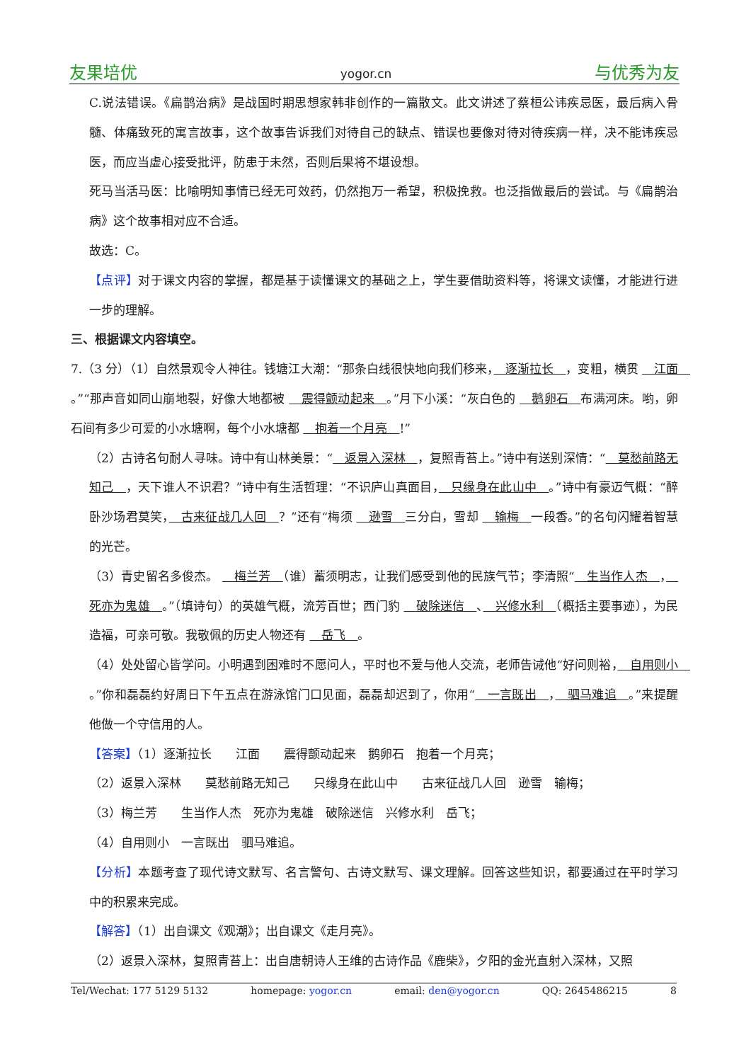友果培优 yogor.cn 与优秀为友
C.说法错误。《扁鹊治病》是战国时期思想家韩非创作的一篇散文。此文讲述了蔡桓公讳疾忌医，最后病入骨髓、体痛致死的寓言故事，这个故事告诉我们对待自己的缺点、错误也要像对待对待疾病一样，决不能讳疾忌医，而应当虚心接受批评，防患于未然，否则后果将不堪设想。
死马当活马医：比喻明知事情已经无可效药，仍然抱万一希望，积极挽救。也泛指做最后的尝试。与《扁鹊治病》这个故事相对应不合适。
故选：C。
【点评】对于课文内容的掌握，都是基于读懂课文的基础之上，学生要借助资料等，将课文读懂，才能进行进一步的理解。
三、根据课文内容填空。
7.（3 分）（1）自然景观令人神往。钱塘江大潮：“那条白线很快地向我们移来，　逐渐拉长　，变粗，横贯 　江面　。”“那声音如同山崩地裂，好像大地都被 　震得颤动起来　。”月下小溪：“灰白色的 　鹅卵石　布满河床。哟，卵石间有多少可爱的小水塘啊，每个小水塘都 　抱着一个月亮　!”
（2）古诗名句耐人寻味。诗中有山林美景：“　返景入深林　，复照青苔上。”诗中有送别深情：“　莫愁前路无知己　，天下谁人不识君？”诗中有生活哲理：“不识庐山真面目，　只缘身在此山中　。”诗中有豪迈气概：“醉卧沙场君莫笑，　古来征战几人回　？”还有“梅须 　逊雪　三分白，雪却 　输梅　一段香。”的名句闪耀着智慧的光芒。
（3）青史留名多俊杰。 　梅兰芳　（谁）蓄须明志，让我们感受到他的民族气节；李清照“　生当作人杰　，　死亦为鬼雄　。”（填诗句）的英雄气概，流芳百世；西门豹 　破除迷信　、　兴修水利　（概括主要事迹），为民造福，可亲可敬。我敬佩的历史人物还有 　岳飞　。
（4）处处留心皆学问。小明遇到困难时不愿问人，平时也不爱与他人交流，老师告诫他“好问则裕，　自用则小　。”你和磊磊约好周日下午五点在游泳馆门口见面，磊磊却迟到了，你用“　一言既出　，　驷马难追　。”来提醒他做一个守信用的人。
【答案】（1）逐渐拉长　　江面　　震得颤动起来　鹅卵石　抱着一个月亮；
（2）返景入深林　　莫愁前路无知己　　只缘身在此山中　　古来征战几人回　逊雪　输梅；
（3）梅兰芳　　生当作人杰　死亦为鬼雄　破除迷信　兴修水利　岳飞；
（4）自用则小　一言既出　驷马难追。
【分析】本题考查了现代诗文默写、名言警句、古诗文默写、课文理解。回答这些知识，都要通过在平时学习中的积累来完成。
【解答】（1）出自课文《观潮》；出自课文《走月亮》。
（2）返景入深林，复照青苔上：出自唐朝诗人王维的古诗作品《鹿柴》，夕阳的金光直射入深林，又照
Tel/Wechat: 177 5129 5132 homepage: yogor.cn email: den@yogor.cn QQ: 2645486215 8